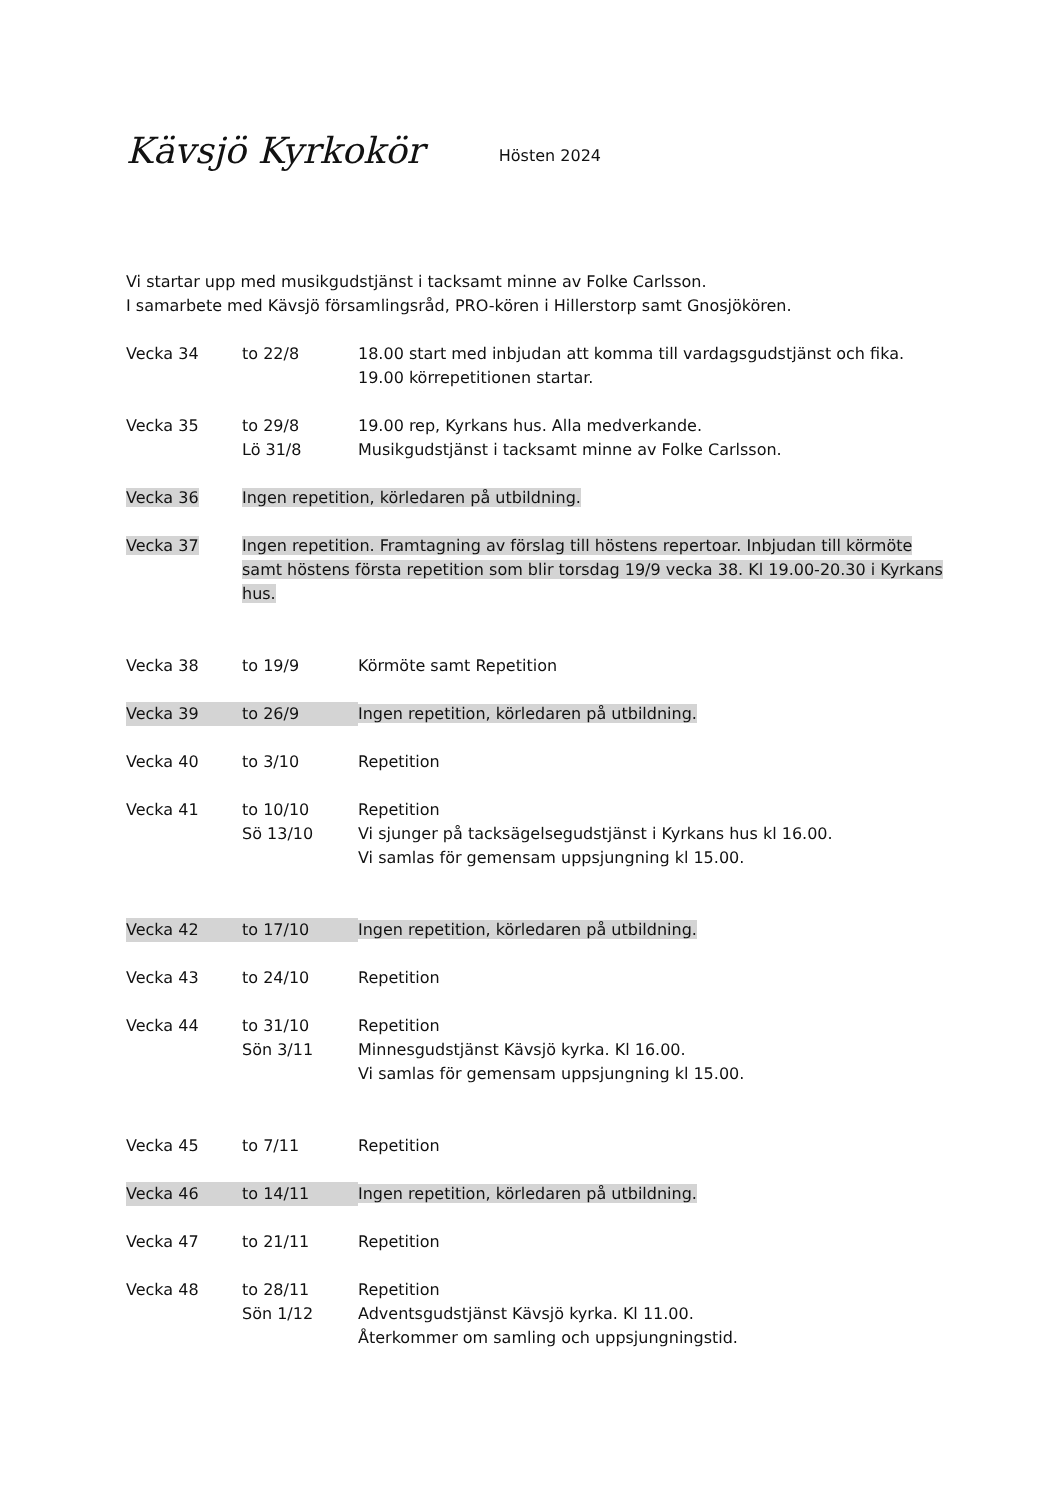Kävsjö Kyrkokör
Hösten 2024
Vi startar upp med musikgudstjänst i tacksamt minne av Folke Carlsson.
I samarbete med Kävsjö församlingsråd, PRO-kören i Hillerstorp samt Gnosjökören.
Vecka 34 to 22/8 18.00 start med inbjudan att komma till vardagsgudstjänst och fika.
19.00 körrepetitionen startar.
Vecka 35 to 29/8
Lö 31/8
19.00 rep, Kyrkans hus. Alla medverkande.
Musikgudstjänst i tacksamt minne av Folke Carlsson.
Vecka 36 Ingen repetition, körledaren på utbildning.
Vecka 37 Ingen repetition. Framtagning av förslag till höstens repertoar. Inbjudan till körmöte samt höstens första repetition som blir torsdag 19/9 vecka 38. Kl 19.00-20.30 i Kyrkans hus.
Vecka 38 to 19/9 Körmöte samt Repetition
Vecka 39 to 26/9 Ingen repetition, körledaren på utbildning.
Vecka 40 to 3/10 Repetition
Vecka 41 to 10/10
Sö 13/10
Repetition
Vi sjunger på tacksägelsegudstjänst i Kyrkans hus kl 16.00.
Vi samlas för gemensam uppsjungning kl 15.00.
Vecka 42 to 17/10 Ingen repetition, körledaren på utbildning.
Vecka 43 to 24/10 Repetition
Vecka 44 to 31/10
Sön 3/11
Repetition
Minnesgudstjänst Kävsjö kyrka. Kl 16.00.
Vi samlas för gemensam uppsjungning kl 15.00.
Vecka 45 to 7/11 Repetition
Vecka 46 to 14/11 Ingen repetition, körledaren på utbildning.
Vecka 47 to 21/11 Repetition
Vecka 48 to 28/11
Sön 1/12
Repetition
Adventsgudstjänst Kävsjö kyrka. Kl 11.00.
Återkommer om samling och uppsjungningstid.